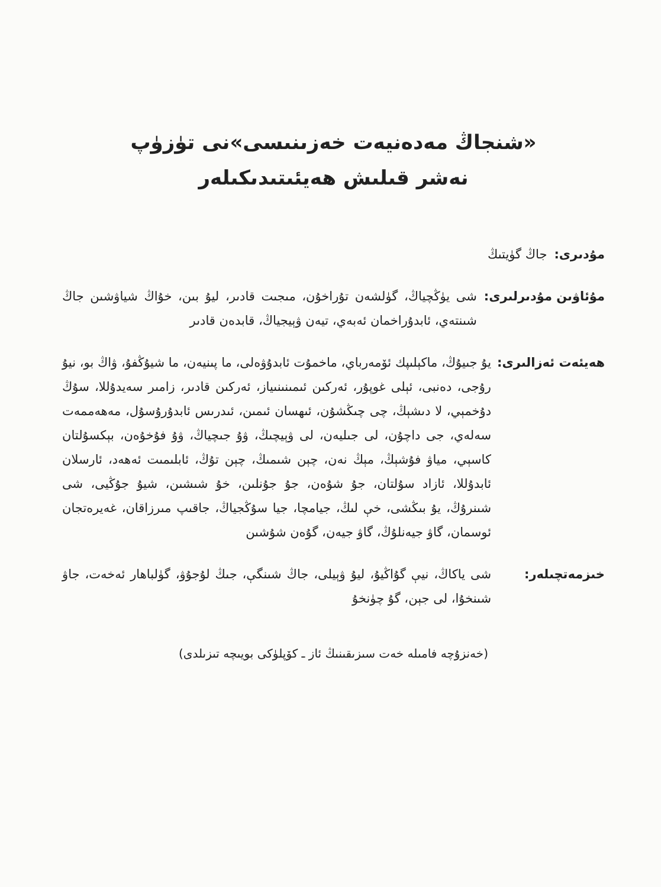«شنجاڭ مەدەنيەت خەزىنىسى»نى تۈزۈپ
نەشر قىلىش ھەيئىتىدىكىلەر
مۇدىرى: جاڭ گۈيتىڭ
مۇئاۋىن مۇدىرلىرى: شى يۈڭچياڭ، گۈلشەن تۇراخۇن، مىجىت قادىر، ليۇ بىن، خۇاڭ شياۋشىن جاڭ شىنتەي، ئابدۇراخمان ئەبەي، تيەن ۋېيجياڭ، قابدەن قادىر
ھەيئەت ئەزالىرى: يۇ جىيۇڭ، ماكېلىپك ئۆمەرباي، ماخمۇت ئابدۇۋەلى، ما پىنيەن، ما شيۇڭفۇ، ۋاڭ بو، نيۇ رۇجى، دەنبى، ئېلى غوپۇر، ئەركىن ئىمىنىنىياز، ئەركىن قادىر، زامىر سەيدۇللا، سۇڭ دۇخمېي، لا دىشېڭ، چى چىڭشۇن، ئىھسان ئىمىن، ئىدرىس ئابدۇرۇسۇل، مەھەممەت سەلەي، جى داچۇن، لى جىليەن، لى ۋېيچىڭ، ۋۇ جىچياڭ، ۋۇ فۇخۇەن، بېكسۇلتان كاسېي، مياۋ فۇشېڭ، مېڭ نەن، چېن شىمىڭ، چېن تۇڭ، ئابلىمىت ئەھەد، ئارسلان ئابدۇللا، ئازاد سۇلتان، جۇ شۇەن، جۇ جۇنلىن، خۇ شىشىن، شيۇ جۇڭيى، شى شىنرۇڭ، يۇ بىڭشى، خې لىڭ، جيامچا، جيا سۇڭجياڭ، جاقىپ مىرزاقان، غەيرەتجان ئوسمان، گاۋ جيەنلۇڭ، گاۋ جيەن، گۇەن شۇشىن
خىزمەتچىلەر: شى ياكاڭ، نيې گۇاڭيۇ، ليۇ ۋېيلى، جاڭ شىنگې، جىڭ لۇجۇۋ، گۈلباھار ئەخەت، جاۋ شىنخۇا، لى جېن، گۇ چۈنخۇ
(خەنزۇچە فامىلە خەت سىزىقىنىڭ ئاز ـ كۆپلۈكى بويىچە تىزىلدى)